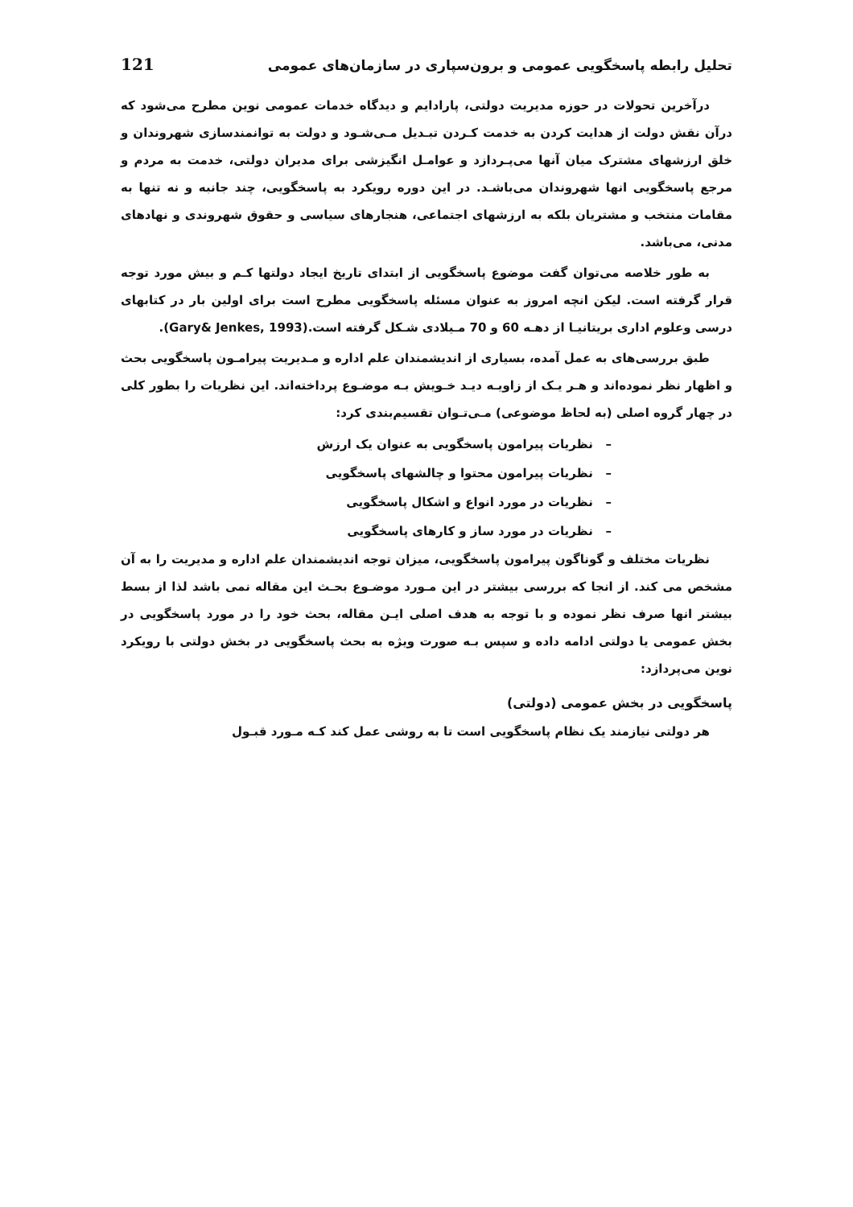تحلیل رابطه پاسخگویی عمومی و برون‌سپاری در سازمان‌های عمومی 121
درآخرین تحولات در حوزه مدیریت دولتی، پارادایم و دیدگاه خدمات عمومی نوین مطرح می‌شود که درآن نقش دولت از هدایت کردن به خدمت کـردن تبـدیل مـی‌شـود و دولت به توانمندسازی شهروندان و خلق ارزشهای مشترک میان آنها می‌پـردازد و عوامـل انگیزشی برای مدیران دولتی، خدمت به مردم و مرجع پاسخگویی انها شهروندان می‌باشـد. در این دوره رویکرد به پاسخگویی، چند جانبه و نه تنها به مقامات منتخب و مشتریان بلکه به ارزشهای اجتماعی، هنجارهای سیاسی و حقوق شهروندی و نهادهای مدنی، می‌باشد.
به طور خلاصه می‌توان گفت موضوع پاسخگویی از ابتدای تاریخ ایجاد دولتها کـم و بیش مورد توجه قرار گرفته است. لیکن انچه امروز به عنوان مسئله پاسخگویی مطرح است برای اولین بار در کتابهای درسی وعلوم اداری بریتانیـا از دهـه 60 و 70 مـیلادی شـکل گرفته است.(Gary& Jenkes, 1993).
طبق بررسی‌های به عمل آمده، بسیاری از اندیشمندان علم اداره و مـدیریت پیرامـون پاسخگویی بحث و اظهار نظر نموده‌اند و هـر یـک از زاویـه دیـد خـویش بـه موضـوع پرداخته‌اند. این نظریات را بطور کلی در چهار گروه اصلی (به لحاظ موضوعی) مـی‌تـوان تقسیم‌بندی کرد:
– نظریات پیرامون پاسخگویی به عنوان یک ارزش
– نظریات پیرامون محتوا و چالشهای پاسخگویی
– نظریات در مورد انواع و اشکال پاسخگویی
– نظریات در مورد ساز و کارهای پاسخگویی
نظریات مختلف و گوناگون پیرامون پاسخگویی، میزان توجه اندیشمندان علم اداره و مدیریت را به آن مشخص می کند. از انجا که بررسی بیشتر در این مـورد موضـوع بحـث این مقاله نمی باشد لذا از بسط بیشتر انها صرف نظر نموده و با توجه به هدف اصلی ایـن مقاله، بحث خود را در مورد پاسخگویی در بخش عمومی یا دولتی ادامه داده و سپس بـه صورت ویژه به بحث پاسخگویی در بخش دولتی با رویکرد نوین می‌پردازد:
پاسخگویی در بخش عمومی (دولتی)
هر دولتی نیازمند یک نظام پاسخگویی است تا به روشی عمل کند کـه مـورد قبـول